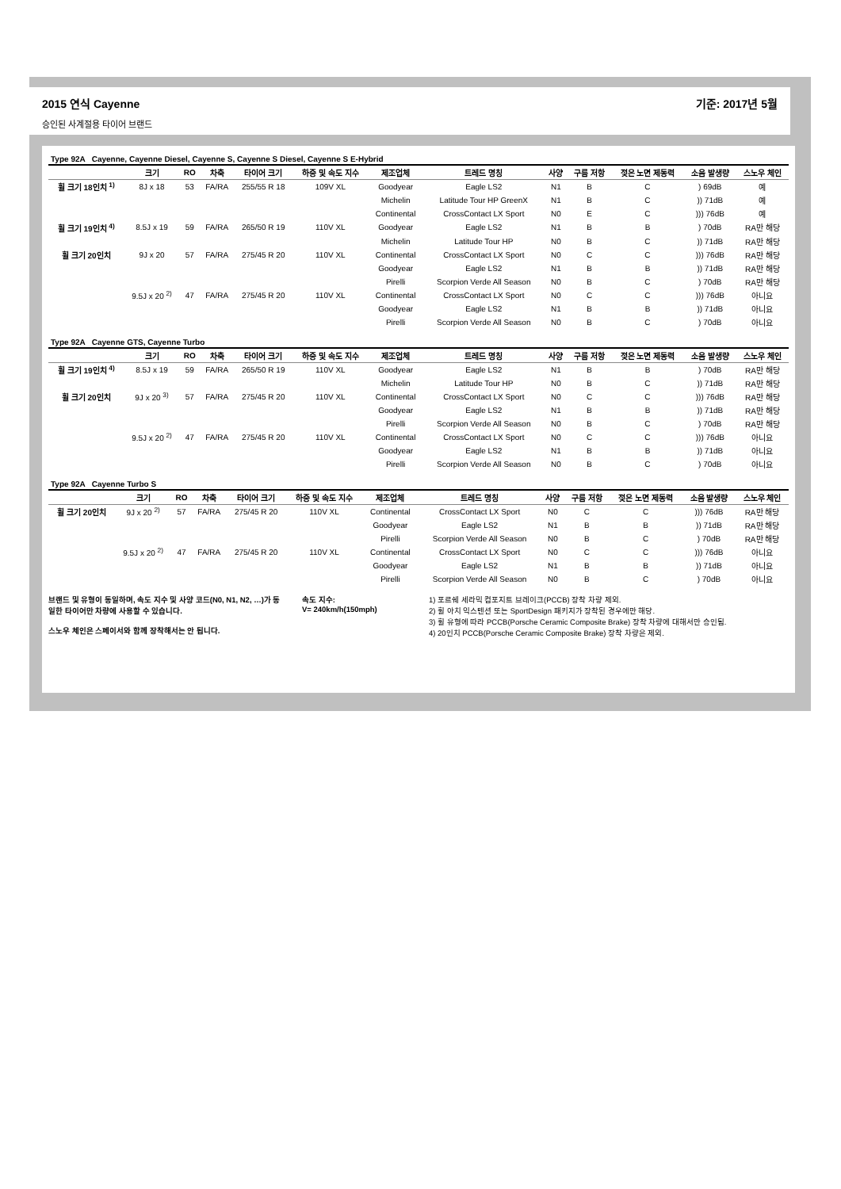2015 연식 Cayenne 기준: 2017년 5월
승인된 사계절용 타이어 브랜드
| Type 92A Cayenne, Cayenne Diesel, Cayenne S, Cayenne S Diesel, Cayenne S E-Hybrid | | | | | | | | | | | | |
| | 크기 | RO | 차축 | 타이어 크기 | 하중 및 속도 지수 | 제조업체 | 트레드 명칭 | 사양 | 구름 저항 | 젖은 노면 제동력 | 소음 발생량 | 스노우 체인 |
| 휠 크기 18인치 <sup>1)</sup> | 8J x 18 | 53 | FA/RA | 255/55 R 18 | 109V XL | Goodyear | Eagle LS2 | N1 | B | C | ) 69dB | 예 |
| | | | | | | Michelin | Latitude Tour HP GreenX | N1 | B | C | )) 71dB | 예 |
| | | | | | | Continental | CrossContact LX Sport | N0 | E | C | ))) 76dB | 예 |
| 휠 크기 19인치 <sup>4)</sup> | 8.5J x 19 | 59 | FA/RA | 265/50 R 19 | 110V XL | Goodyear | Eagle LS2 | N1 | B | B | ) 70dB | RA만 해당 |
| | | | | | | Michelin | Latitude Tour HP | N0 | B | C | )) 71dB | RA만 해당 |
| 휠 크기 20인치 | 9J x 20 | 57 | FA/RA | 275/45 R 20 | 110V XL | Continental | CrossContact LX Sport | N0 | C | C | ))) 76dB | RA만 해당 |
| | | | | | | Goodyear | Eagle LS2 | N1 | B | B | )) 71dB | RA만 해당 |
| | | | | | | Pirelli | Scorpion Verde All Season | N0 | B | C | ) 70dB | RA만 해당 |
| | 9.5J x 20 <sup>2)</sup> | 47 | FA/RA | 275/45 R 20 | 110V XL | Continental | CrossContact LX Sport | N0 | C | C | ))) 76dB | 아니요 |
| | | | | | | Goodyear | Eagle LS2 | N1 | B | B | )) 71dB | 아니요 |
| | | | | | | Pirelli | Scorpion Verde All Season | N0 | B | C | ) 70dB | 아니요 |
| Type 92A Cayenne GTS, Cayenne Turbo | | | | | | | | | | | | |
| | 크기 | RO | 차축 | 타이어 크기 | 하중 및 속도 지수 | 제조업체 | 트레드 명칭 | 사양 | 구름 저항 | 젖은 노면 제동력 | 소음 발생량 | 스노우 체인 |
| 휠 크기 19인치 <sup>4)</sup> | 8.5J x 19 | 59 | FA/RA | 265/50 R 19 | 110V XL | Goodyear | Eagle LS2 | N1 | B | B | ) 70dB | RA만 해당 |
| | | | | | | Michelin | Latitude Tour HP | N0 | B | C | )) 71dB | RA만 해당 |
| 휠 크기 20인치 | 9J x 20 <sup>3)</sup> | 57 | FA/RA | 275/45 R 20 | 110V XL | Continental | CrossContact LX Sport | N0 | C | C | ))) 76dB | RA만 해당 |
| | | | | | | Goodyear | Eagle LS2 | N1 | B | B | )) 71dB | RA만 해당 |
| | | | | | | Pirelli | Scorpion Verde All Season | N0 | B | C | ) 70dB | RA만 해당 |
| | 9.5J x 20 <sup>2)</sup> | 47 | FA/RA | 275/45 R 20 | 110V XL | Continental | CrossContact LX Sport | N0 | C | C | ))) 76dB | 아니요 |
| | | | | | | Goodyear | Eagle LS2 | N1 | B | B | )) 71dB | 아니요 |
| | | | | | | Pirelli | Scorpion Verde All Season | N0 | B | C | ) 70dB | 아니요 |
| Type 92A Cayenne Turbo S | | | | | | | | | | | | |
| | 크기 | RO | 차축 | 타이어 크기 | 하중 및 속도 지수 | 제조업체 | 트레드 명칭 | 사양 | 구름 저항 | 젖은 노면 제동력 | 소음 발생량 | 스노우 체인 |
| 휠 크기 20인치 | 9J x 20 <sup>2)</sup> | 57 | FA/RA | 275/45 R 20 | 110V XL | Continental | CrossContact LX Sport | N0 | C | C | ))) 76dB | RA만 해당 |
| | | | | | | Goodyear | Eagle LS2 | N1 | B | B | )) 71dB | RA만 해당 |
| | | | | | | Pirelli | Scorpion Verde All Season | N0 | B | C | ) 70dB | RA만 해당 |
| | 9.5J x 20 <sup>2)</sup> | 47 | FA/RA | 275/45 R 20 | 110V XL | Continental | CrossContact LX Sport | N0 | C | C | ))) 76dB | 아니요 |
| | | | | | | Goodyear | Eagle LS2 | N1 | B | B | )) 71dB | 아니요 |
| | | | | | | Pirelli | Scorpion Verde All Season | N0 | B | C | ) 70dB | 아니요 |
브랜드 및 유형이 동일하며, 속도 지수 및 사양 코드(N0, N1, N2, …)가 동일한 타이어만 차량에 사용할 수 있습니다.
스노우 체인은 스페이서와 함께 장착해서는 안 됩니다.
속도 지수:
V= 240km/h(150mph)
1) 포르쉐 세라믹 컴포지트 브레이크(PCCB) 장착 차량 제외.
2) 휠 아치 익스텐션 또는 SportDesign 패키지가 장착된 경우에만 해당.
3) 휠 유형에 따라 PCCB(Porsche Ceramic Composite Brake) 장착 차량에 대해서만 승인됨.
4) 20인치 PCCB(Porsche Ceramic Composite Brake) 장착 차량은 제외.